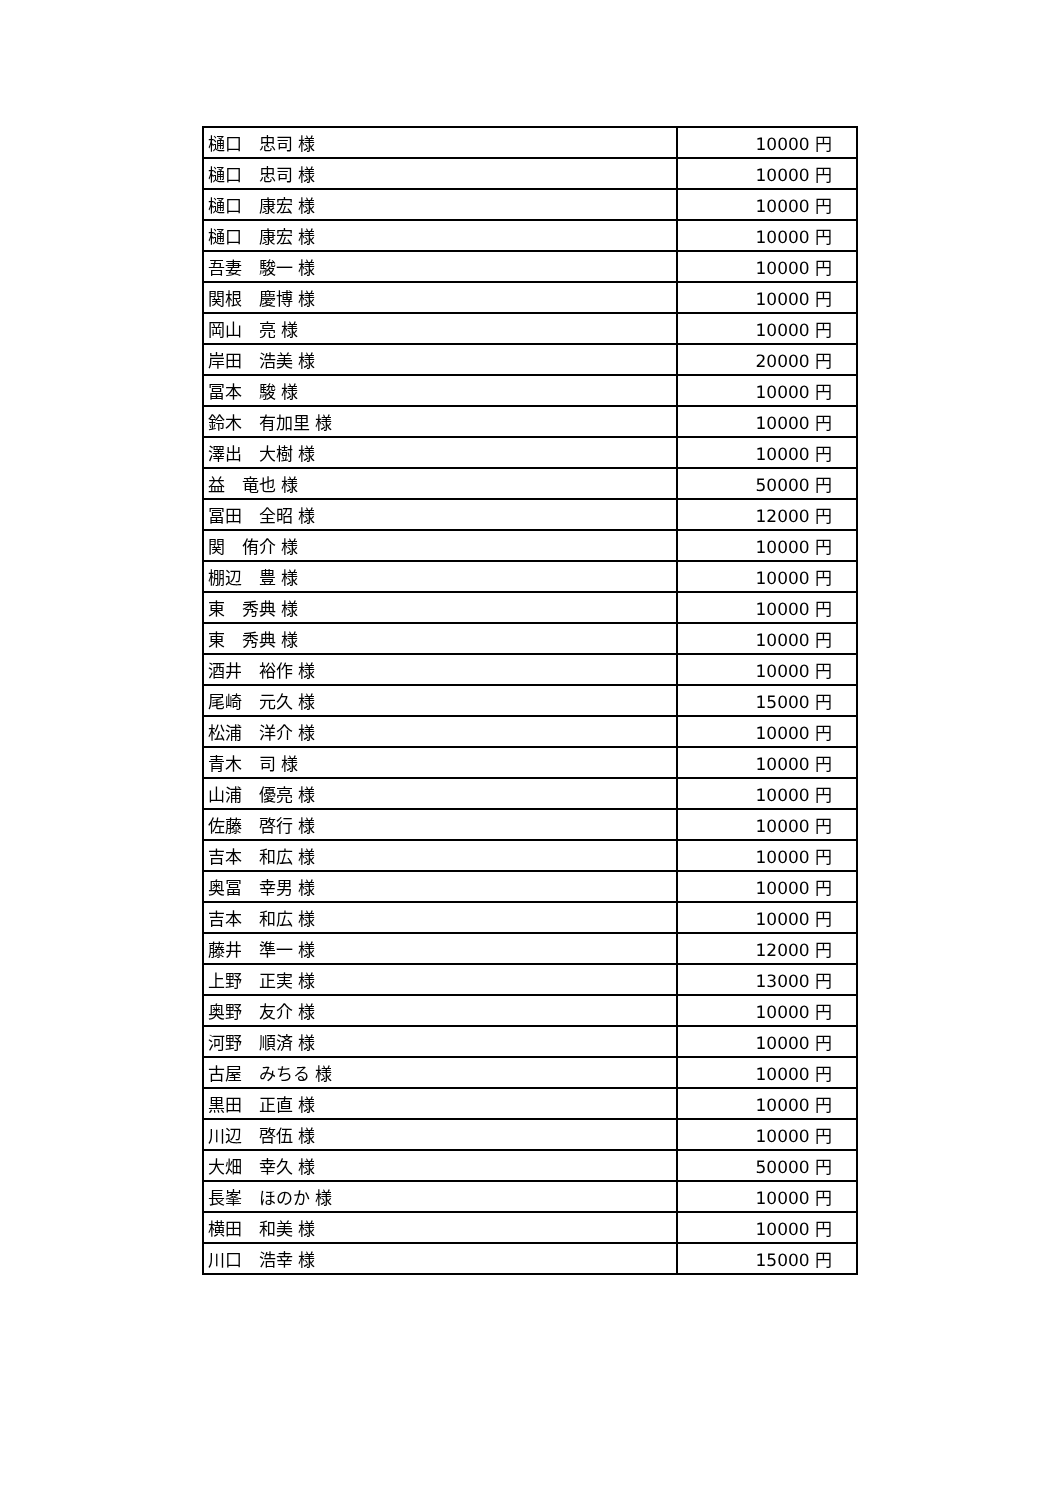| 樋口 忠司 様 | 10000 円 |
| 樋口 忠司 様 | 10000 円 |
| 樋口 康宏 様 | 10000 円 |
| 樋口 康宏 様 | 10000 円 |
| 吾妻 駿一 様 | 10000 円 |
| 関根 慶博 様 | 10000 円 |
| 岡山 亮 様 | 10000 円 |
| 岸田 浩美 様 | 20000 円 |
| 冨本 駿 様 | 10000 円 |
| 鈴木 有加里 様 | 10000 円 |
| 澤出 大樹 様 | 10000 円 |
| 益 竜也 様 | 50000 円 |
| 冨田 全昭 様 | 12000 円 |
| 関 侑介 様 | 10000 円 |
| 棚辺 豊 様 | 10000 円 |
| 東 秀典 様 | 10000 円 |
| 東 秀典 様 | 10000 円 |
| 酒井 裕作 様 | 10000 円 |
| 尾崎 元久 様 | 15000 円 |
| 松浦 洋介 様 | 10000 円 |
| 青木 司 様 | 10000 円 |
| 山浦 優亮 様 | 10000 円 |
| 佐藤 啓行 様 | 10000 円 |
| 吉本 和広 様 | 10000 円 |
| 奥冨 幸男 様 | 10000 円 |
| 吉本 和広 様 | 10000 円 |
| 藤井 準一 様 | 12000 円 |
| 上野 正実 様 | 13000 円 |
| 奥野 友介 様 | 10000 円 |
| 河野 順済 様 | 10000 円 |
| 古屋 みちる 様 | 10000 円 |
| 黒田 正直 様 | 10000 円 |
| 川辺 啓伍 様 | 10000 円 |
| 大畑 幸久 様 | 50000 円 |
| 長峯 ほのか 様 | 10000 円 |
| 横田 和美 様 | 10000 円 |
| 川口 浩幸 様 | 15000 円 |